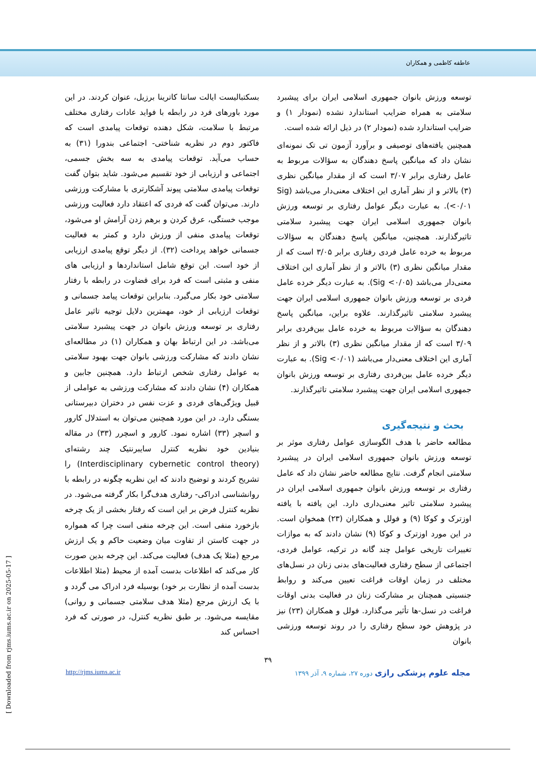عاطفه کاظمی و همکاران
توسعه ورزش بانوان جمهوری اسلامی ایران برای پیشبرد سلامتی به همراه ضرایب استاندارد نشده (نمودار ۱) و ضرایب استاندارد شده (نمودار ۲) در ذیل ارائه شده است.
همچنین یافته‌های توصیفی و برآورد آزمون تی تک نمونه‌ای نشان داد که میانگین پاسخ دهندگان به سؤالات مربوط به عامل رفتاری برابر ۳/۰۷ است که از مقدار میانگین نظری (۳) بالاتر و از نظر آماری این اختلاف معنی‌دار می‌باشد (Sig <۰/۰۱). به عبارت دیگر عوامل رفتاری بر توسعه ورزش بانوان جمهوری اسلامی ایران جهت پیشبرد سلامتی تاثیرگذارند. همچنین، میانگین پاسخ دهندگان به سؤالات مربوط به خرده عامل فردی رفتاری برابر ۳/۰۵ است که از مقدار میانگین نظری (۳) بالاتر و از نظر آماری این اختلاف معنی‌دار می‌باشد (Sig <۰/۰۵). به عبارت دیگر خرده عامل فردی بر توسعه ورزش بانوان جمهوری اسلامی ایران جهت پیشبرد سلامتی تاثیرگذارند. علاوه براین، میانگین پاسخ دهندگان به سؤالات مربوط به خرده عامل بین‌فردی برابر ۳/۰۹ است که از مقدار میانگین نظری (۳) بالاتر و از نظر آماری این اختلاف معنی‌دار می‌باشد (Sig <۰/۰۱). به عبارت دیگر خرده عامل بین‌فردی رفتاری بر توسعه ورزش بانوان جمهوری اسلامی ایران جهت پیشبرد سلامتی تاثیرگذارند.
بحث و نتیجه‌گیری
مطالعه حاضر با هدف الگوسازی عوامل رفتاری موثر بر توسعه ورزش بانوان جمهوری اسلامی ایران در پیشبرد سلامتی انجام گرفت. نتایج مطالعه حاضر نشان داد که عامل رفتاری بر توسعه ورزش بانوان جمهوری اسلامی ایران در پیشبرد سلامتی تاثیر معنی‌داری دارد. این یافته با یافته اوزترک و کوکا (۹) و فولل و همکاران (۲۳) همخوان است. در این مورد اوزترک و کوکا (۹) نشان دادند که به موازات تغییرات تاریخی عوامل چند گانه در ترکیه، عوامل فردی، اجتماعی از سطح رفتاری فعالیت‌های بدنی زنان در نسل‌های مختلف در زمان اوقات فراغت تعیین می‌کند و روابط جنسیتی همچنان بر مشارکت زنان در فعالیت بدنی اوقات فراغت در نسل-ها تأثیر می‌گذارد. فولل و همکاران (۲۳) نیز در پژوهش خود سطح رفتاری را در روند توسعه ورزشی بانوان
بسکتبالیست ایالت سانتا کاترینا برزیل، عنوان کردند. در این مورد باورهای فرد در رابطه با فواید عادات رفتاری مختلف مرتبط با سلامت، شکل دهنده توقعات پیامدی است که فاکتور دوم در نظریه شناختی- اجتماعی بندورا (۳۱) به حساب می‌آید. توقعات پیامدی به سه بخش جسمی، اجتماعی و ارزیابی از خود تقسیم می‌شود. شاید بتوان گفت توقعات پیامدی سلامتی پیوند آشکارتری با مشارکت ورزشی دارند. می‌توان گفت که فردی که اعتقاد دارد فعالیت ورزشی موجب خستگی، عرق کردن و برهم زدن آرامش او می‌شود، توقعات پیامدی منفی از ورزش دارد و کمتر به فعالیت جسمانی خواهد پرداخت (۳۲). از دیگر توقع پیامدی ارزیابی از خود است. این توقع شامل استانداردها و ارزیابی های منفی و مثبتی است که فرد برای قضاوت در رابطه با رفتار سلامتی خود بکار می‌گیرد. بنابراین توقعات پیامد جسمانی و توقعات ارزیابی از خود، مهمترین دلایل توجیه تاثیر عامل رفتاری بر توسعه ورزش بانوان در جهت پیشبرد سلامتی می‌باشد. در این ارتباط بهان و همکاران (۱) در مطالعه‌ای نشان دادند که مشارکت ورزشی بانوان جهت بهبود سلامتی به عوامل رفتاری شخص ارتباط دارد. همچنین جابین و همکاران (۴) نشان دادند که مشارکت ورزشی به عواملی از قبیل ویژگی‌های فردی و عزت نفس در دختران دبیرستانی بستگی دارد. در این مورد همچنین می‌توان به استدلال کارور و اسچر (۳۳) اشاره نمود. کارور و اسچرر (۳۳) در مقاله بنیادین خود نظریه کنترل سایبرنتیک چند رشته‌ای (Interdisciplinary cybernetic control theory) را تشریح کردند و توضیح دادند که این نظریه چگونه در رابطه با روانشناسی ادراکی- رفتاری هدف‌گرا بکار گرفته می‌شود. در نظریه کنترل فرض بر این است که رفتار بخشی از یک چرخه بازخورد منفی است. این چرخه منفی است چرا که همواره در جهت کاستن از تفاوت میان وضعیت حاکم و یک ارزش مرجع (مثلا یک هدف) فعالیت می‌کند. این چرخه بدین صورت کار می‌کند که اطلاعات بدست آمده از محیط (مثلا اطلاعات بدست آمده از نظارت بر خود) بوسیله فرد ادراک می گردد و با یک ارزش مرجع (مثلا هدف سلامتی جسمانی و روانی) مقایسه می‌شود. بر طبق نظریه کنترل، در صورتی که فرد احساس کند
۳۹
http://rjms.iums.ac.ir مجله علوم پزشکی رازی دوره ۲۷، شماره ۹، آذر ۱۳۹۹
[ Downloaded from rjms.iums.ac.ir on 2025-05-17 ]